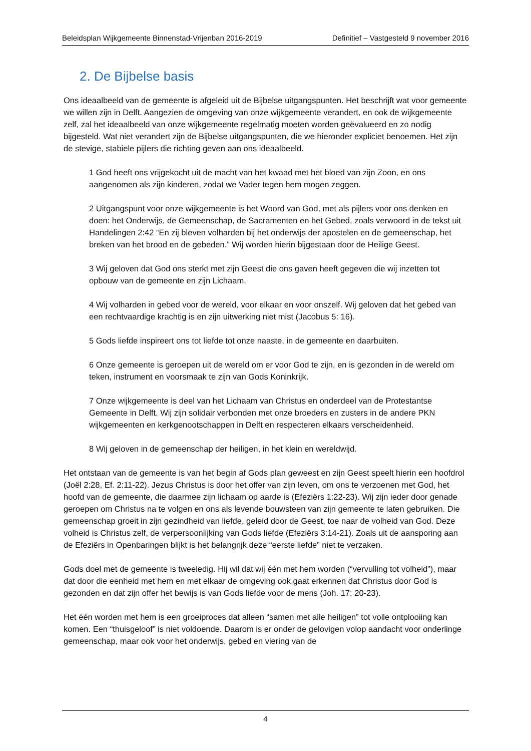Beleidsplan Wijkgemeente Binnenstad-Vrijenban 2016-2019 Definitief – Vastgesteld 9 november 2016
2. De Bijbelse basis
Ons ideaalbeeld van de gemeente is afgeleid uit de Bijbelse uitgangspunten. Het beschrijft wat voor gemeente we willen zijn in Delft. Aangezien de omgeving van onze wijkgemeente verandert, en ook de wijkgemeente zelf, zal het ideaalbeeld van onze wijkgemeente regelmatig moeten worden geëvalueerd en zo nodig bijgesteld. Wat niet verandert zijn de Bijbelse uitgangspunten, die we hieronder expliciet benoemen. Het zijn de stevige, stabiele pijlers die richting geven aan ons ideaalbeeld.
1 God heeft ons vrijgekocht uit de macht van het kwaad met het bloed van zijn Zoon, en ons aangenomen als zijn kinderen, zodat we Vader tegen hem mogen zeggen.
2 Uitgangspunt voor onze wijkgemeente is het Woord van God, met als pijlers voor ons denken en doen: het Onderwijs, de Gemeenschap, de Sacramenten en het Gebed, zoals verwoord in de tekst uit Handelingen 2:42 “En zij bleven volharden bij het onderwijs der apostelen en de gemeenschap, het breken van het brood en de gebeden.” Wij worden hierin bijgestaan door de Heilige Geest.
3 Wij geloven dat God ons sterkt met zijn Geest die ons gaven heeft gegeven die wij inzetten tot opbouw van de gemeente en zijn Lichaam.
4 Wij volharden in gebed voor de wereld, voor elkaar en voor onszelf. Wij geloven dat het gebed van een rechtvaardige krachtig is en zijn uitwerking niet mist (Jacobus 5: 16).
5 Gods liefde inspireert ons tot liefde tot onze naaste, in de gemeente en daarbuiten.
6 Onze gemeente is geroepen uit de wereld om er voor God te zijn, en is gezonden in de wereld om teken, instrument en voorsmaak te zijn van Gods Koninkrijk.
7 Onze wijkgemeente is deel van het Lichaam van Christus en onderdeel van de Protestantse Gemeente in Delft. Wij zijn solidair verbonden met onze broeders en zusters in de andere PKN wijkgemeenten en kerkgenootschappen in Delft en respecteren elkaars verscheidenheid.
8 Wij geloven in de gemeenschap der heiligen, in het klein en wereldwijd.
Het ontstaan van de gemeente is van het begin af Gods plan geweest en zijn Geest speelt hierin een hoofdrol (Joël 2:28, Ef. 2:11-22). Jezus Christus is door het offer van zijn leven, om ons te verzoenen met God, het hoofd van de gemeente, die daarmee zijn lichaam op aarde is (Efeziërs 1:22-23). Wij zijn ieder door genade geroepen om Christus na te volgen en ons als levende bouwsteen van zijn gemeente te laten gebruiken. Die gemeenschap groeit in zijn gezindheid van liefde, geleid door de Geest, toe naar de volheid van God. Deze volheid is Christus zelf, de verpersoonlijking van Gods liefde (Efeziërs 3:14-21). Zoals uit de aansporing aan de Efeziërs in Openbaringen blijkt is het belangrijk deze “eerste liefde” niet te verzaken.
Gods doel met de gemeente is tweeledig. Hij wil dat wij één met hem worden (“vervulling tot volheid”), maar dat door die eenheid met hem en met elkaar de omgeving ook gaat erkennen dat Christus door God is gezonden en dat zijn offer het bewijs is van Gods liefde voor de mens (Joh. 17: 20-23).
Het één worden met hem is een groeiproces dat alleen “samen met alle heiligen” tot volle ontplooiing kan komen. Een “thuisgeloof” is niet voldoende. Daarom is er onder de gelovigen volop aandacht voor onderlinge gemeenschap, maar ook voor het onderwijs, gebed en viering van de
4